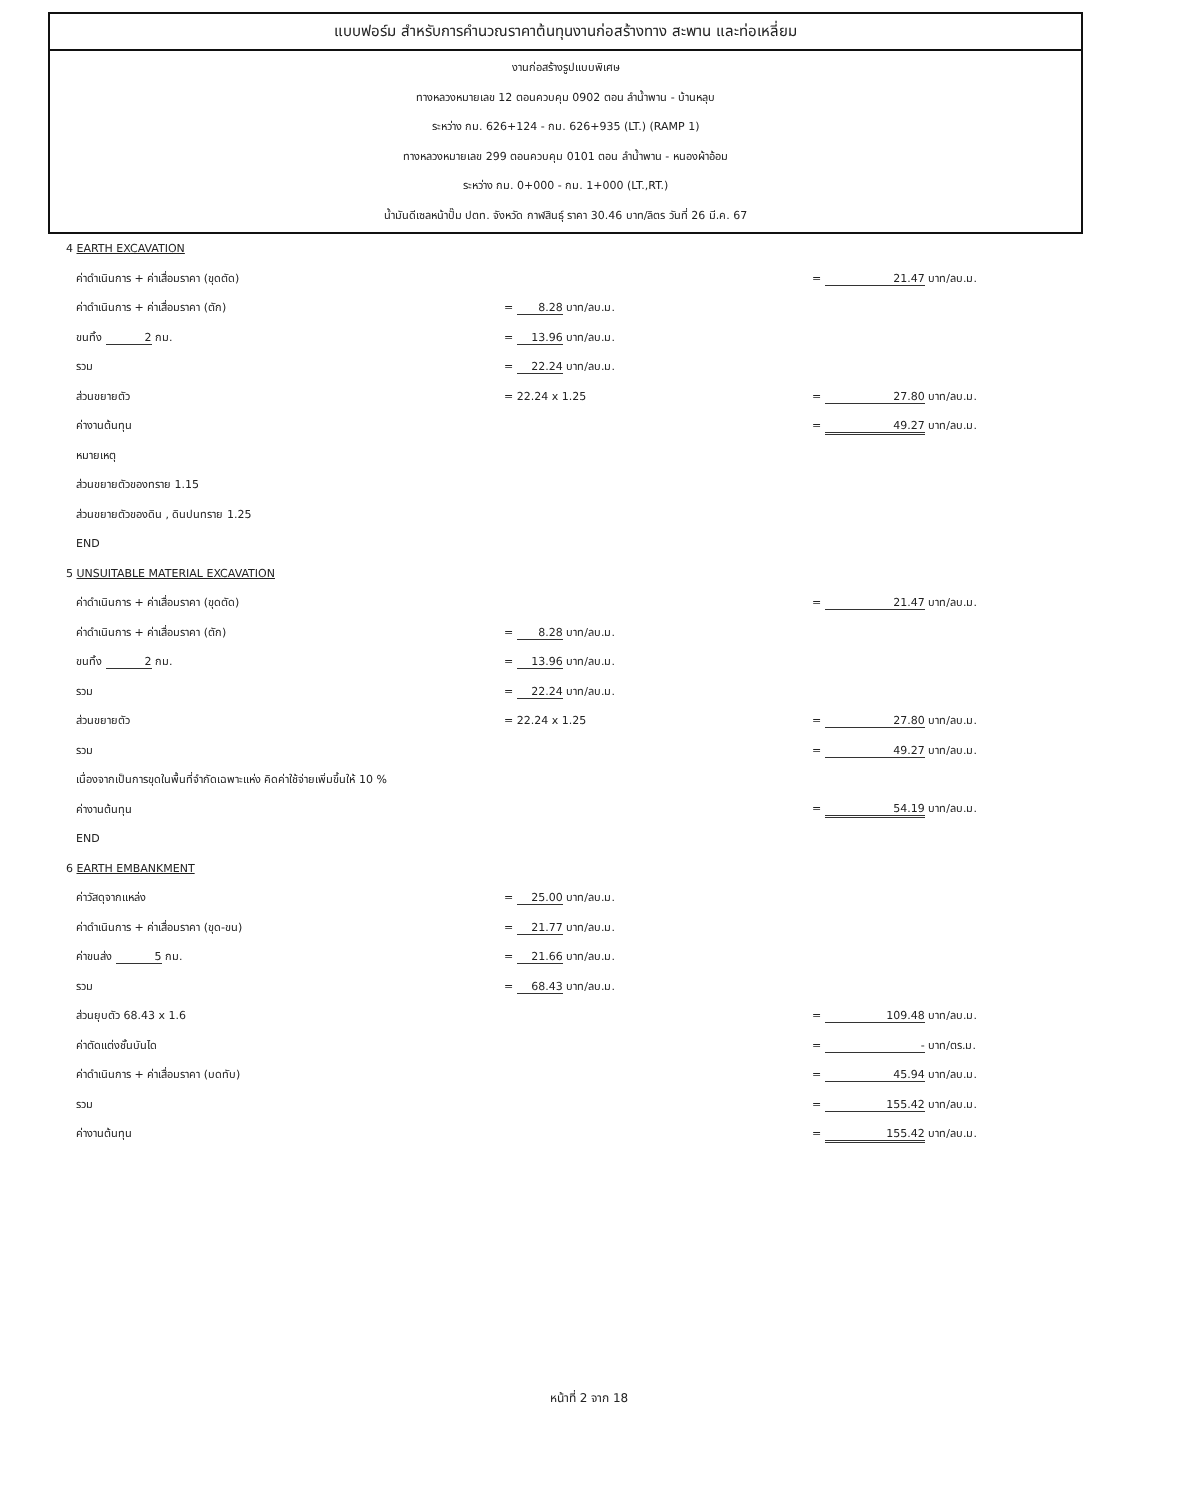แบบฟอร์ม สำหรับการคำนวณราคาต้นทุนงานก่อสร้างทาง สะพาน และท่อเหลี่ยม
งานก่อสร้างรูปแบบพิเศษ
ทางหลวงหมายเลข 12 ตอนควบคุม 0902 ตอน ลำน้ำพาน - บ้านหลุบ
ระหว่าง กม. 626+124 - กม. 626+935 (LT.) (RAMP 1)
ทางหลวงหมายเลข 299 ตอนควบคุม 0101 ตอน ลำน้ำพาน - หนองผ้าอ้อม
ระหว่าง กม. 0+000 - กม. 1+000 (LT.,RT.)
น้ำมันดีเซลหน้าปั๊ม ปตท. จังหวัด กาฬสินธุ์ ราคา 30.46 บาท/ลิตร วันที่ 26 มี.ค. 67
| 4 EARTH EXCAVATION | | |
| ค่าดำเนินการ + ค่าเสื่อมราคา (ขุดตัด) | | = 21.47 บาท/ลบ.ม. |
| ค่าดำเนินการ + ค่าเสื่อมราคา (ตัก) | = 8.28 บาท/ลบ.ม. | |
| ขนทิ้ง 2 กม. | = 13.96 บาท/ลบ.ม. | |
| รวม | = 22.24 บาท/ลบ.ม. | |
| ส่วนขยายตัว | = 22.24 x 1.25 | = 27.80 บาท/ลบ.ม. |
| ค่างานต้นทุน | | = 49.27 บาท/ลบ.ม. |
| หมายเหตุ | | |
| ส่วนขยายตัวของทราย 1.15 | | |
| ส่วนขยายตัวของดิน , ดินปนทราย 1.25 | | |
| END | | |
| 5 UNSUITABLE MATERIAL EXCAVATION | | |
| ค่าดำเนินการ + ค่าเสื่อมราคา (ขุดตัด) | | = 21.47 บาท/ลบ.ม. |
| ค่าดำเนินการ + ค่าเสื่อมราคา (ตัก) | = 8.28 บาท/ลบ.ม. | |
| ขนทิ้ง 2 กม. | = 13.96 บาท/ลบ.ม. | |
| รวม | = 22.24 บาท/ลบ.ม. | |
| ส่วนขยายตัว | = 22.24 x 1.25 | = 27.80 บาท/ลบ.ม. |
| รวม | | = 49.27 บาท/ลบ.ม. |
| เนื่องจากเป็นการขุดในพื้นที่จำกัดเฉพาะแห่ง คิดค่าใช้จ่ายเพิ่มขึ้นให้ 10 % | | |
| ค่างานต้นทุน | | = 54.19 บาท/ลบ.ม. |
| END | | |
| 6 EARTH EMBANKMENT | | |
| ค่าวัสดุจากแหล่ง | = 25.00 บาท/ลบ.ม. | |
| ค่าดำเนินการ + ค่าเสื่อมราคา (ขุด-ขน) | = 21.77 บาท/ลบ.ม. | |
| ค่าขนส่ง 5 กม. | = 21.66 บาท/ลบ.ม. | |
| รวม | = 68.43 บาท/ลบ.ม. | |
| ส่วนยุบตัว 68.43 x 1.6 | | = 109.48 บาท/ลบ.ม. |
| ค่าตัดแต่งชั้นบันได | | = - บาท/ตร.ม. |
| ค่าดำเนินการ + ค่าเสื่อมราคา (บดทับ) | | = 45.94 บาท/ลบ.ม. |
| รวม | | = 155.42 บาท/ลบ.ม. |
| ค่างานต้นทุน | | = 155.42 บาท/ลบ.ม. |
หน้าที่ 2 จาก 18